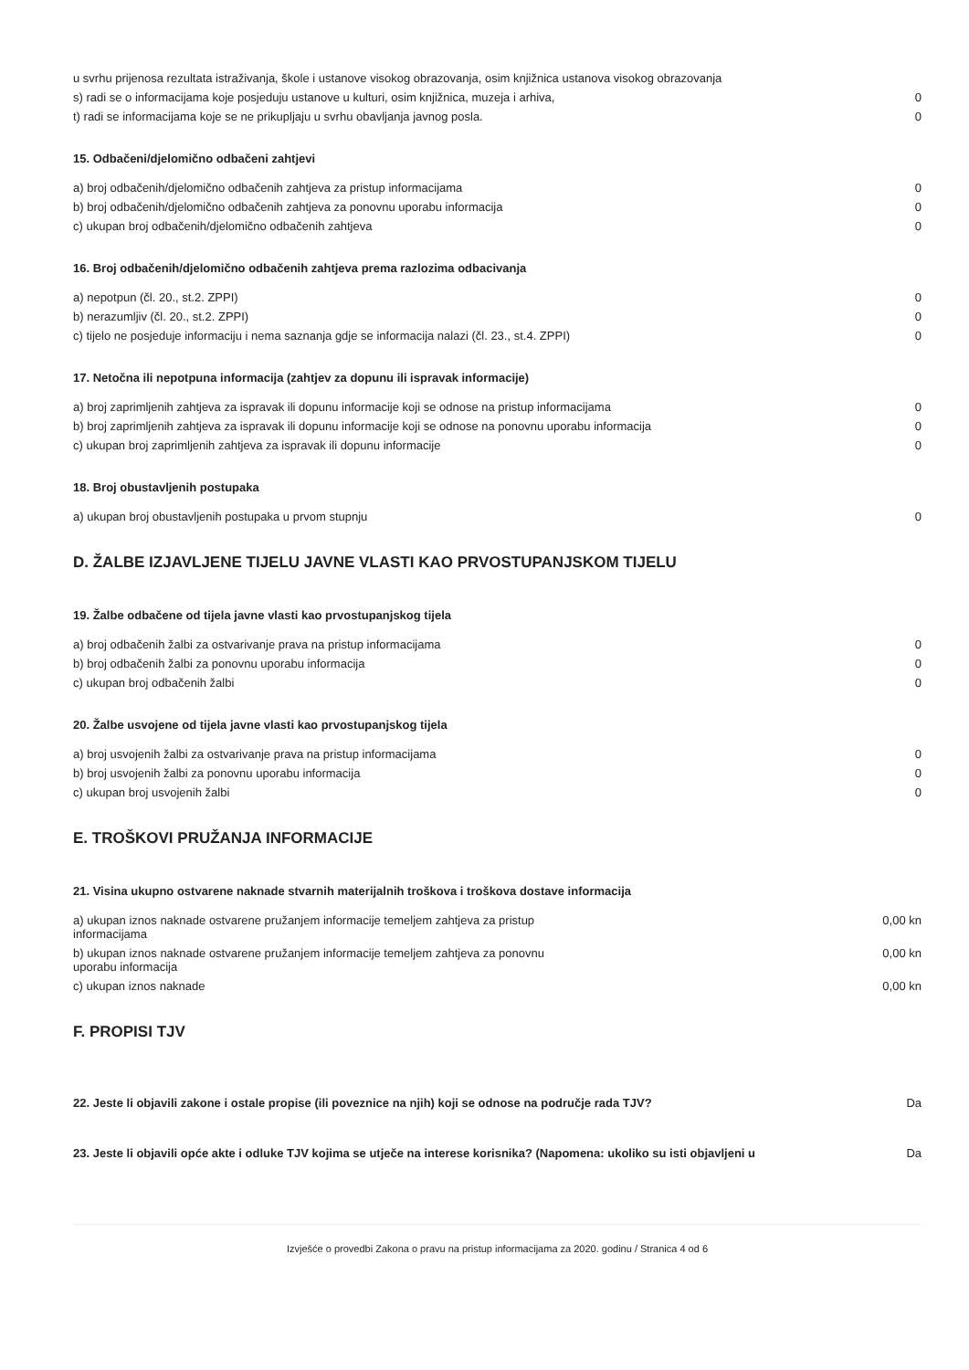| u svrhu prijenosa rezultata istraživanja, škole i ustanove visokog obrazovanja, osim knjižnica ustanova visokog obrazovanja | |
| s) radi se o informacijama koje posjeduju ustanove u kulturi, osim knjižnica, muzeja i arhiva, | 0 |
| t) radi se informacijama koje se ne prikupljaju u svrhu obavljanja javnog posla. | 0 |
15. Odbačeni/djelomično odbačeni zahtjevi
| a) broj odbačenih/djelomično odbačenih zahtjeva za pristup informacijama | 0 |
| b) broj odbačenih/djelomično odbačenih zahtjeva za ponovnu uporabu informacija | 0 |
| c) ukupan broj odbačenih/djelomično odbačenih zahtjeva | 0 |
16. Broj odbačenih/djelomično odbačenih zahtjeva prema razlozima odbacivanja
| a) nepotpun (čl. 20., st.2. ZPPI) | 0 |
| b) nerazumljiv (čl. 20., st.2. ZPPI) | 0 |
| c) tijelo ne posjeduje informaciju i nema saznanja gdje se informacija nalazi (čl. 23., st.4. ZPPI) | 0 |
17. Netočna ili nepotpuna informacija (zahtjev za dopunu ili ispravak informacije)
| a) broj zaprimljenih zahtjeva za ispravak ili dopunu informacije koji se odnose na pristup informacijama | 0 |
| b) broj zaprimljenih zahtjeva za ispravak ili dopunu informacije koji se odnose na ponovnu uporabu informacija | 0 |
| c) ukupan broj zaprimljenih zahtjeva za ispravak ili dopunu informacije | 0 |
18. Broj obustavljenih postupaka
| a) ukupan broj obustavljenih postupaka u prvom stupnju | 0 |
D. ŽALBE IZJAVLJENE TIJELU JAVNE VLASTI KAO PRVOSTUPANJSKOM TIJELU
19. Žalbe odbačene od tijela javne vlasti kao prvostupanjskog tijela
| a) broj odbačenih žalbi za ostvarivanje prava na pristup informacijama | 0 |
| b) broj odbačenih žalbi za ponovnu uporabu informacija | 0 |
| c) ukupan broj odbačenih žalbi | 0 |
20. Žalbe usvojene od tijela javne vlasti kao prvostupanjskog tijela
| a) broj usvojenih žalbi za ostvarivanje prava na pristup informacijama | 0 |
| b) broj usvojenih žalbi za ponovnu uporabu informacija | 0 |
| c) ukupan broj usvojenih žalbi | 0 |
E. TROŠKOVI PRUŽANJA INFORMACIJE
21. Visina ukupno ostvarene naknade stvarnih materijalnih troškova i troškova dostave informacija
| a) ukupan iznos naknade ostvarene pružanjem informacije temeljem zahtjeva za pristup informacijama | 0,00 kn |
| b) ukupan iznos naknade ostvarene pružanjem informacije temeljem zahtjeva za ponovnu uporabu informacija | 0,00 kn |
| c) ukupan iznos naknade | 0,00 kn |
F. PROPISI TJV
| 22. Jeste li objavili zakone i ostale propise (ili poveznice na njih) koji se odnose na područje rada TJV? | Da |
| 23. Jeste li objavili opće akte i odluke TJV kojima se utječe na interese korisnika? (Napomena: ukoliko su isti objavljeni u | Da |
Izvješće o provedbi Zakona o pravu na pristup informacijama za 2020. godinu / Stranica 4 od 6